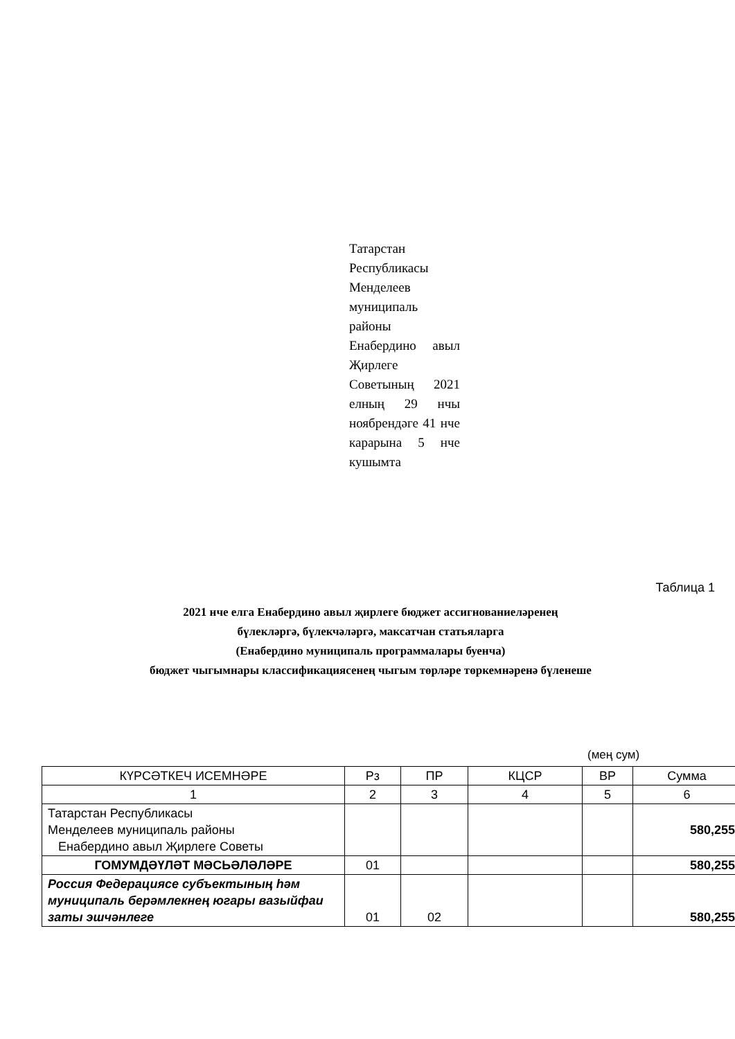Татарстан Республикасы Менделеев муниципаль районы Енабердино авыл Җирлеге Советының 2021 елның 29 нчы ноябрендәге 41 нче карарына 5 нче кушымта
Таблица 1
2021 нче елга Енабердино авыл җирлеге бюджет ассигнованиеләренең
бүлекләргә, бүлекчәләргә, максатчан статьяларга
(Енабердино муниципаль программалары буенча)
бюджет чыгымнары классификациясенең чыгым төрләре төркемнәренә бүленеше
(мең сум)
| КҮРСӘТКЕЧ ИСЕМНӘРЕ | Рз | ПР | КЦСР | ВР | Сумма |
| 1 | 2 | 3 | 4 | 5 | 6 |
| Татарстан Республикасы Менделеев муниципаль районы Енабердино авыл Җирлеге Советы | | | | | 580,255 |
| ГОМУМДӘҮЛӘТ МӘСЬӘЛӘЛӘРЕ | 01 | | | | 580,255 |
| Россия Федерациясе субъектының һәм муниципаль берәмлекнең югары вазыйфаи заты эшчәнлеге | 01 | 02 | | | 580,255 |